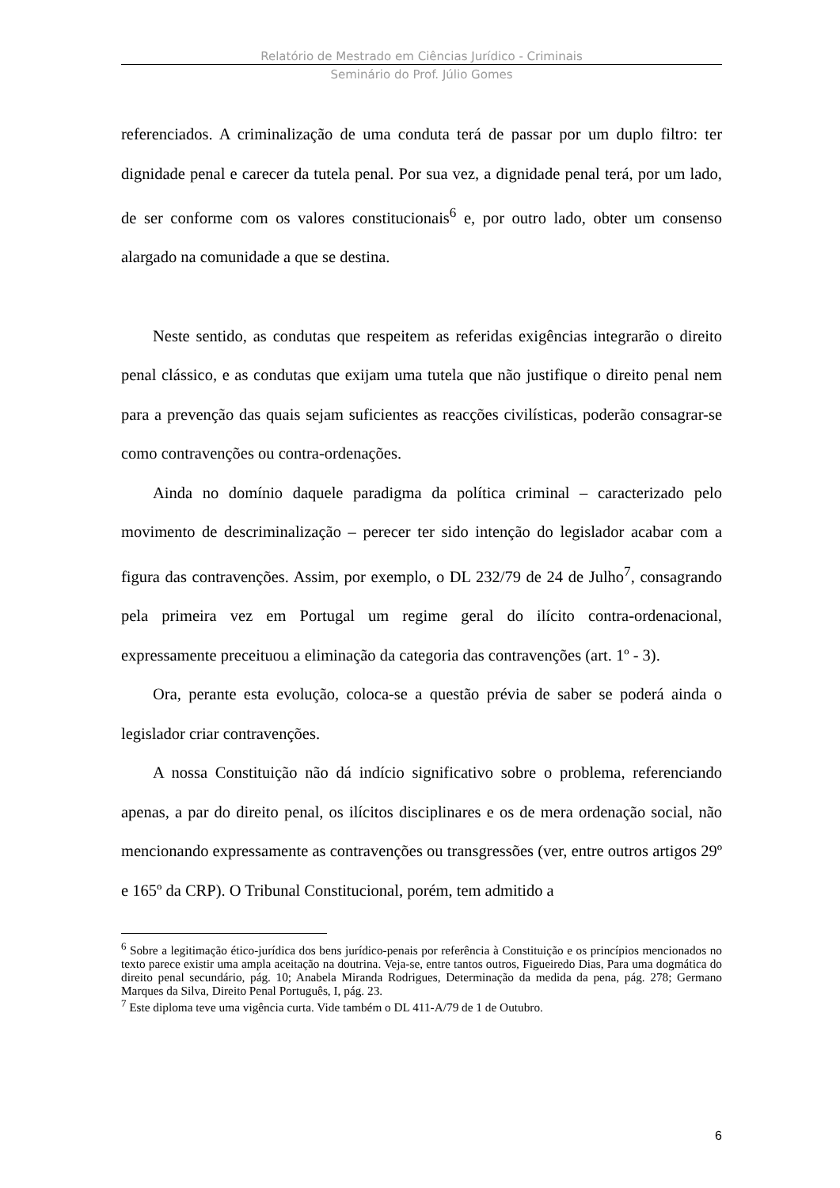Relatório de Mestrado em Ciências Jurídico - Criminais
Seminário do Prof. Júlio Gomes
referenciados. A criminalização de uma conduta terá de passar por um duplo filtro: ter dignidade penal e carecer da tutela penal. Por sua vez, a dignidade penal terá, por um lado, de ser conforme com os valores constitucionais<sup>6</sup> e, por outro lado, obter um consenso alargado na comunidade a que se destina.
Neste sentido, as condutas que respeitem as referidas exigências integrarão o direito penal clássico, e as condutas que exijam uma tutela que não justifique o direito penal nem para a prevenção das quais sejam suficientes as reacções civilísticas, poderão consagrar-se como contravenções ou contra-ordenações.
Ainda no domínio daquele paradigma da política criminal – caracterizado pelo movimento de descriminalização – perecer ter sido intenção do legislador acabar com a figura das contravenções. Assim, por exemplo, o DL 232/79 de 24 de Julho<sup>7</sup>, consagrando pela primeira vez em Portugal um regime geral do ilícito contra-ordenacional, expressamente preceituou a eliminação da categoria das contravenções (art. 1º - 3).
Ora, perante esta evolução, coloca-se a questão prévia de saber se poderá ainda o legislador criar contravenções.
A nossa Constituição não dá indício significativo sobre o problema, referenciando apenas, a par do direito penal, os ilícitos disciplinares e os de mera ordenação social, não mencionando expressamente as contravenções ou transgressões (ver, entre outros artigos 29º e 165º da CRP). O Tribunal Constitucional, porém, tem admitido a
<sup>6</sup> Sobre a legitimação ético-jurídica dos bens jurídico-penais por referência à Constituição e os princípios mencionados no texto parece existir uma ampla aceitação na doutrina. Veja-se, entre tantos outros, Figueiredo Dias, Para uma dogmática do direito penal secundário, pág. 10; Anabela Miranda Rodrigues, Determinação da medida da pena, pág. 278; Germano Marques da Silva, Direito Penal Português, I, pág. 23.
<sup>7</sup> Este diploma teve uma vigência curta. Vide também o DL 411-A/79 de 1 de Outubro.
6